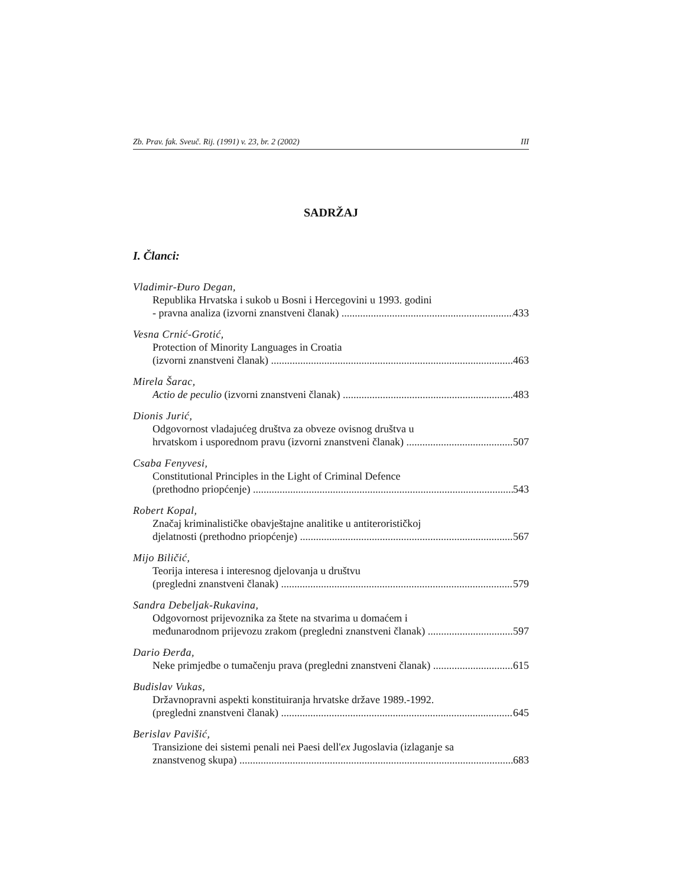Zb. Prav. fak. Sveuč. Rij. (1991) v. 23, br. 2 (2002) III
SADRŽAJ
I. Članci:
Vladimir-Đuro Degan,
Republika Hrvatska i sukob u Bosni i Hercegovini u 1993. godini
- pravna analiza (izvorni znanstveni članak) 433
Vesna Crnić-Grotić,
Protection of Minority Languages in Croatia
(izvorni znanstveni članak) 463
Mirela Šarac,
Actio de peculio (izvorni znanstveni članak) 483
Dionis Jurić,
Odgovornost vladajućeg društva za obveze ovisnog društva u
hrvatskom i usporednom pravu (izvorni znanstveni članak) 507
Csaba Fenyvesi,
Constitutional Principles in the Light of Criminal Defence
(prethodno priopćenje) 543
Robert Kopal,
Značaj kriminalističke obavještajne analitike u antiterorističkoj
djelatnosti (prethodno priopćenje) 567
Mijo Biličić,
Teorija interesa i interesnog djelovanja u društvu
(pregledni znanstveni članak) 579
Sandra Debeljak-Rukavina,
Odgovornost prijevoznika za štete na stvarima u domaćem i
međunarodnom prijevozu zrakom (pregledni znanstveni članak) 597
Dario Đerđa,
Neke primjedbe o tumačenju prava (pregledni znanstveni članak) 615
Budislav Vukas,
Državnopravni aspekti konstituiranja hrvatske države 1989.-1992.
(pregledni znanstveni članak) 645
Berislav Pavišić,
Transizione dei sistemi penali nei Paesi dell'ex Jugoslavia (izlaganje sa
znanstvenog skupa) 683